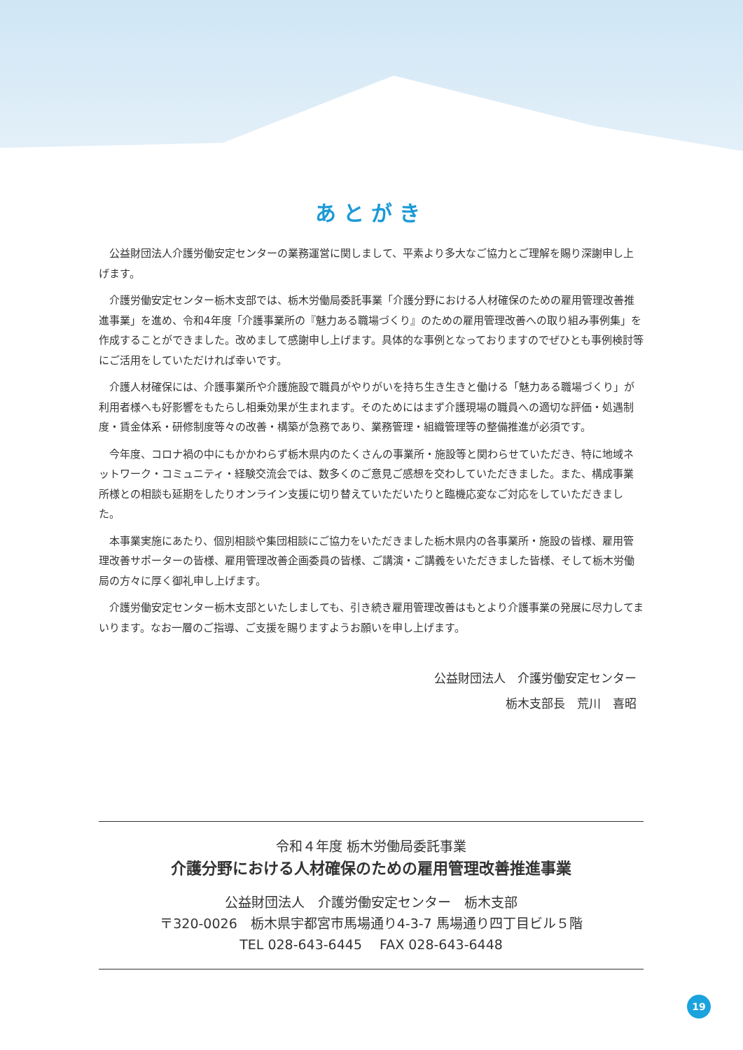あとがき
公益財団法人介護労働安定センターの業務運営に関しまして、平素より多大なご協力とご理解を賜り深謝申し上げます。
介護労働安定センター栃木支部では、栃木労働局委託事業「介護分野における人材確保のための雇用管理改善推進事業」を進め、令和4年度「介護事業所の『魅力ある職場づくり』のための雇用管理改善への取り組み事例集」を作成することができました。改めまして感謝申し上げます。具体的な事例となっておりますのでぜひとも事例検討等にご活用をしていただければ幸いです。
介護人材確保には、介護事業所や介護施設で職員がやりがいを持ち生き生きと働ける「魅力ある職場づくり」が利用者様へも好影響をもたらし相乗効果が生まれます。そのためにはまず介護現場の職員への適切な評価・処遇制度・賃金体系・研修制度等々の改善・構築が急務であり、業務管理・組織管理等の整備推進が必須です。
今年度、コロナ禍の中にもかかわらず栃木県内のたくさんの事業所・施設等と関わらせていただき、特に地域ネットワーク・コミュニティ・経験交流会では、数多くのご意見ご感想を交わしていただきました。また、構成事業所様との相談も延期をしたりオンライン支援に切り替えていただいたりと臨機応変なご対応をしていただきました。
本事業実施にあたり、個別相談や集団相談にご協力をいただきました栃木県内の各事業所・施設の皆様、雇用管理改善サポーターの皆様、雇用管理改善企画委員の皆様、ご講演・ご講義をいただきました皆様、そして栃木労働局の方々に厚く御礼申し上げます。
介護労働安定センター栃木支部といたしましても、引き続き雇用管理改善はもとより介護事業の発展に尽力してまいります。なお一層のご指導、ご支援を賜りますようお願いを申し上げます。
公益財団法人　介護労働安定センター
栃木支部長　荒川　喜昭
令和４年度 栃木労働局委託事業
介護分野における人材確保のための雇用管理改善推進事業
公益財団法人　介護労働安定センター　栃木支部
〒320-0026　栃木県宇都宮市馬場通り4-3-7 馬場通り四丁目ビル５階
TEL 028-643-6445　 FAX 028-643-6448
19